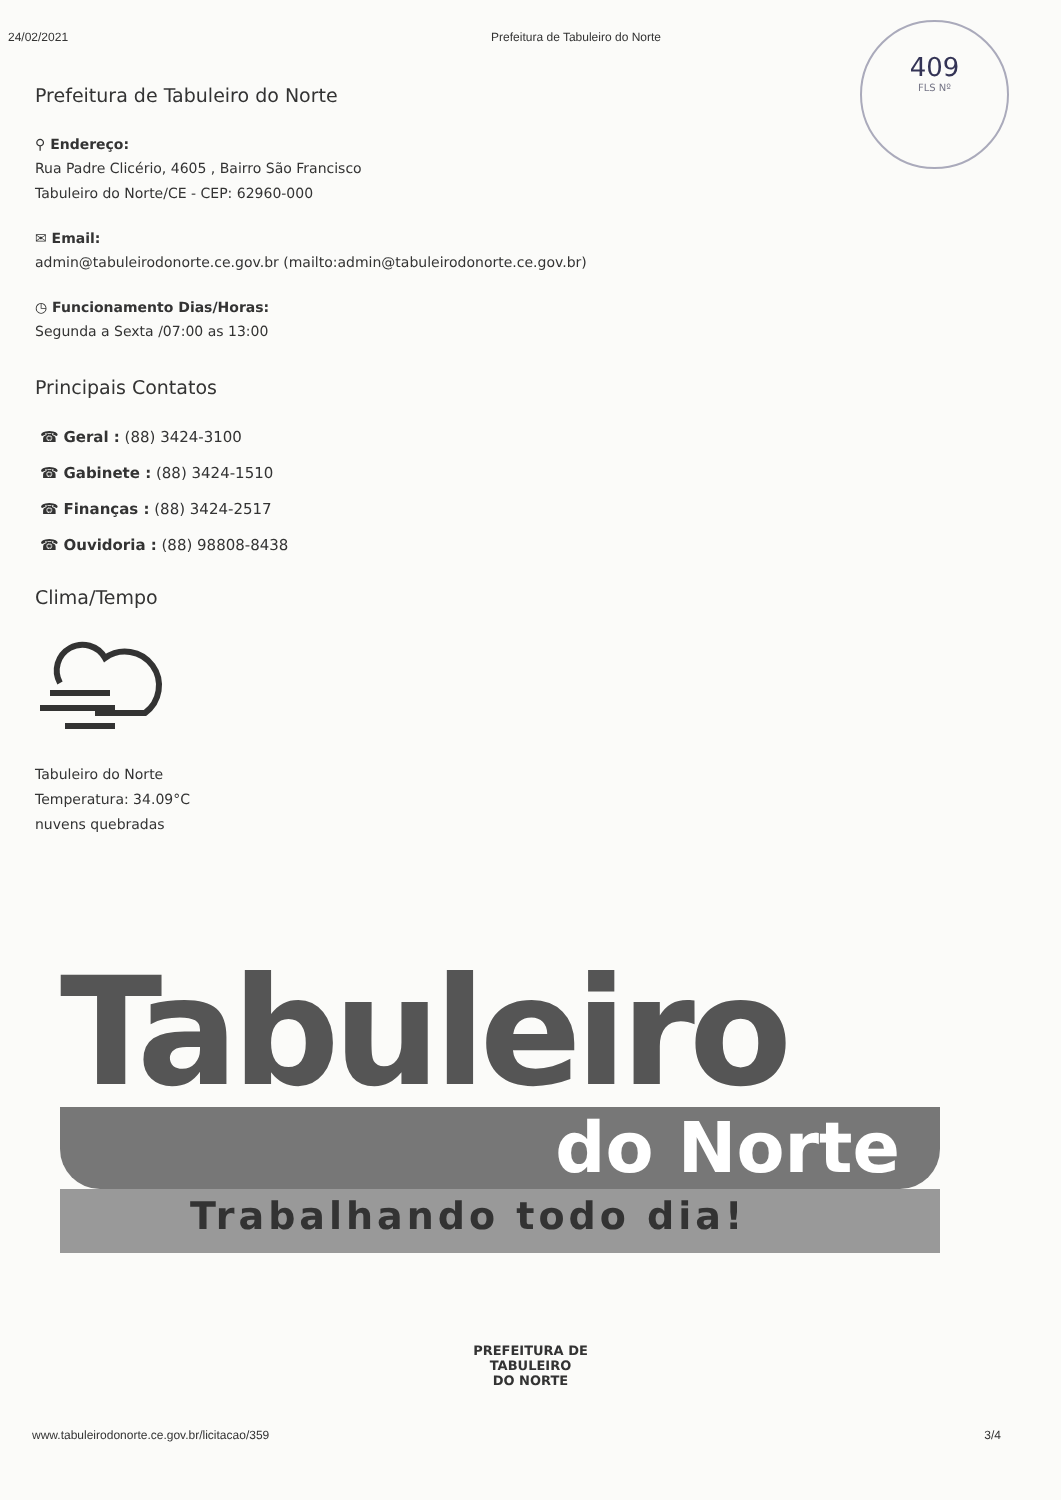24/02/2021 Prefeitura de Tabuleiro do Norte
409
FLS Nº
Prefeitura de Tabuleiro do Norte
⚲ Endereço:
Rua Padre Clicério, 4605 , Bairro São Francisco
Tabuleiro do Norte/CE - CEP: 62960-000
✉ Email:
admin@tabuleirodonorte.ce.gov.br (mailto:admin@tabuleirodonorte.ce.gov.br)
◷ Funcionamento Dias/Horas:
Segunda a Sexta /07:00 as 13:00
Principais Contatos
☎ Geral : (88) 3424-3100
☎ Gabinete : (88) 3424-1510
☎ Finanças : (88) 3424-2517
☎ Ouvidoria : (88) 98808-8438
Clima/Tempo
Tabuleiro do Norte
Temperatura: 34.09°C
nuvens quebradas
Tabuleiro
do Norte
Trabalhando todo dia!
PREFEITURA DE
TABULEIRO
DO NORTE
www.tabuleirodonorte.ce.gov.br/licitacao/359 3/4